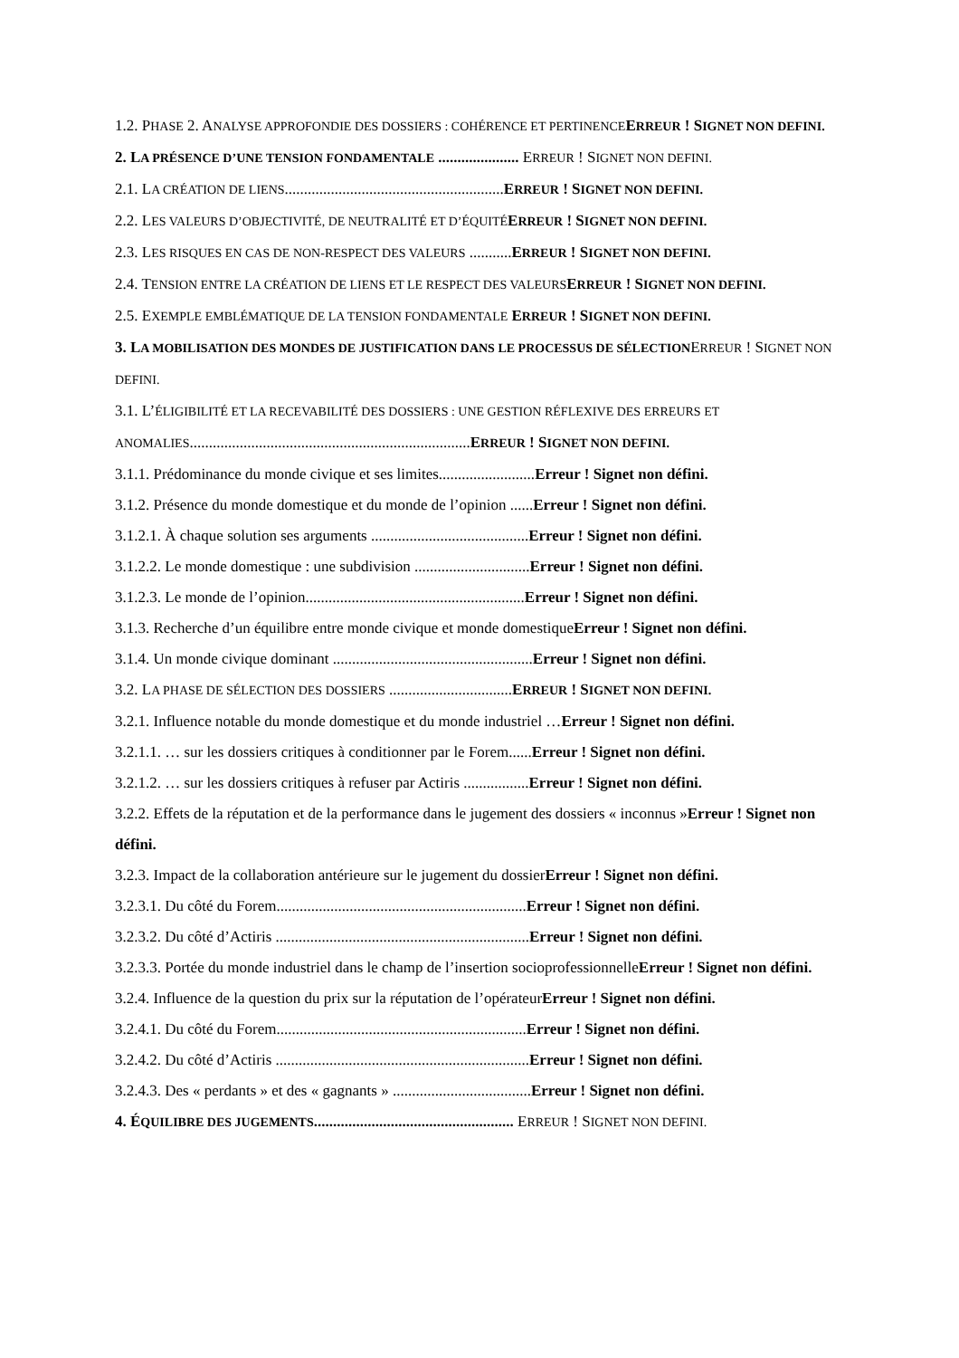1.2. PHASE 2. ANALYSE APPROFONDIE DES DOSSIERS : COHÉRENCE ET PERTINENCE ERREUR ! SIGNET NON DEFINI.
2. LA PRÉSENCE D’UNE TENSION FONDAMENTALE ..................... ERREUR ! SIGNET NON DEFINI.
2.1. LA CRÉATION DE LIENS.........................................................ERREUR ! SIGNET NON DEFINI.
2.2. LES VALEURS D’OBJECTIVITÉ, DE NEUTRALITÉ ET D’ÉQUITÉ ERREUR ! SIGNET NON DEFINI.
2.3. LES RISQUES EN CAS DE NON-RESPECT DES VALEURS ...........ERREUR ! SIGNET NON DEFINI.
2.4. TENSION ENTRE LA CRÉATION DE LIENS ET LE RESPECT DES VALEURS ERREUR ! SIGNET NON DEFINI.
2.5. EXEMPLE EMBLÉMATIQUE DE LA TENSION FONDAMENTALE ERREUR ! SIGNET NON DEFINI.
3. LA MOBILISATION DES MONDES DE JUSTIFICATION DANS LE PROCESSUS DE SÉLECTIONERREUR ! SIGNET NON DEFINI.
3.1. L’ÉLIGIBILITÉ ET LA RECEVABILITÉ DES DOSSIERS : UNE GESTION RÉFLEXIVE DES ERREURS ET ANOMALIES.........................................................................ERREUR ! SIGNET NON DEFINI.
3.1.1. Prédominance du monde civique et ses limites.........................Erreur ! Signet non défini.
3.1.2. Présence du monde domestique et du monde de l’opinion ......Erreur ! Signet non défini.
3.1.2.1. À chaque solution ses arguments .........................................Erreur ! Signet non défini.
3.1.2.2. Le monde domestique : une subdivision ..............................Erreur ! Signet non défini.
3.1.2.3. Le monde de l’opinion.........................................................Erreur ! Signet non défini.
3.1.3. Recherche d’un équilibre entre monde civique et monde domestiqueErreur ! Signet non défini.
3.1.4. Un monde civique dominant ....................................................Erreur ! Signet non défini.
3.2. LA PHASE DE SÉLECTION DES DOSSIERS ................................ERREUR ! SIGNET NON DEFINI.
3.2.1. Influence notable du monde domestique et du monde industriel …Erreur ! Signet non défini.
3.2.1.1. … sur les dossiers critiques à conditionner par le Forem......Erreur ! Signet non défini.
3.2.1.2. … sur les dossiers critiques à refuser par Actiris .................Erreur ! Signet non défini.
3.2.2. Effets de la réputation et de la performance dans le jugement des dossiers « inconnus »Erreur ! Signet non défini.
3.2.3. Impact de la collaboration antérieure sur le jugement du dossierErreur ! Signet non défini.
3.2.3.1. Du côté du Forem.................................................................Erreur ! Signet non défini.
3.2.3.2. Du côté d’Actiris ..................................................................Erreur ! Signet non défini.
3.2.3.3. Portée du monde industriel dans le champ de l’insertion socioprofessionnelleErreur ! Signet non défini.
3.2.4. Influence de la question du prix sur la réputation de l’opérateurErreur ! Signet non défini.
3.2.4.1. Du côté du Forem.................................................................Erreur ! Signet non défini.
3.2.4.2. Du côté d’Actiris ..................................................................Erreur ! Signet non défini.
3.2.4.3. Des « perdants » et des « gagnants » ....................................Erreur ! Signet non défini.
4. ÉQUILIBRE DES JUGEMENTS.................................................... ERREUR ! SIGNET NON DEFINI.